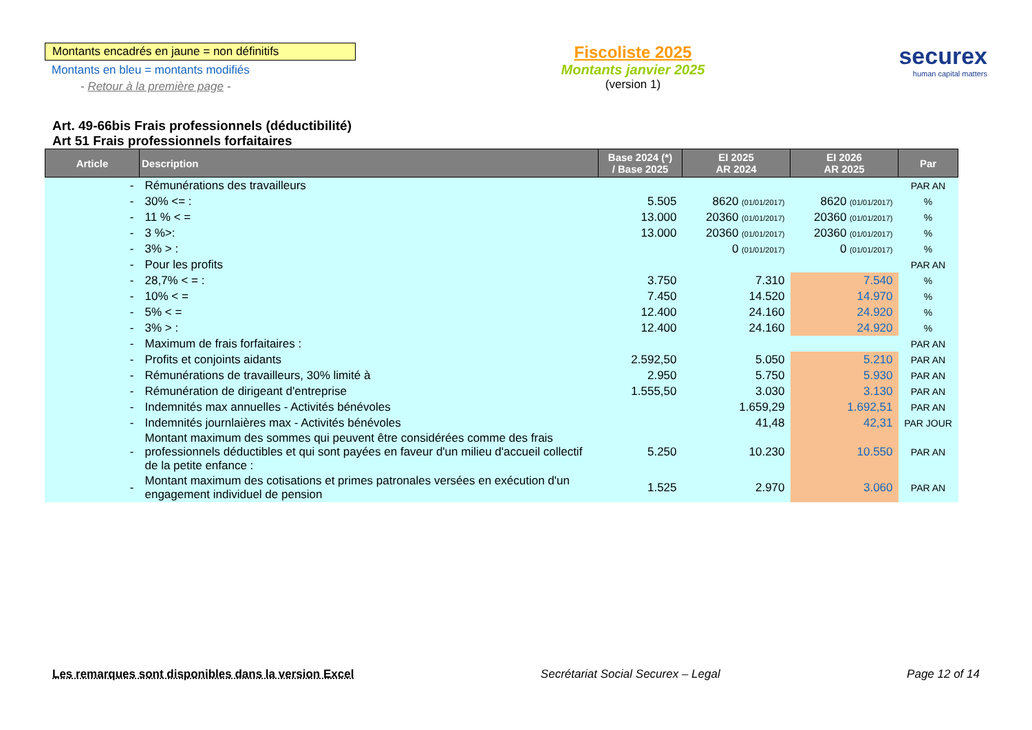Montants encadrés en jaune = non définitifs
Montants en bleu = montants modifiés
- Retour à la première page -
Fiscoliste 2025
Montants janvier 2025
(version 1)
securex
human capital matters
Art. 49-66bis Frais professionnels (déductibilité)
Art 51 Frais professionnels forfaitaires
| Article | Description | Base 2024 (*) / Base 2025 | EI 2025 AR 2024 | EI 2026 AR 2025 | Par |
| --- | --- | --- | --- | --- | --- |
| - | Rémunérations des travailleurs | | | | PAR AN |
| - | 30% <= : | 5.505 | 8620 (01/01/2017) | 8620 (01/01/2017) | % |
| - | 11 % < = | 13.000 | 20360 (01/01/2017) | 20360 (01/01/2017) | % |
| - | 3 %>: | 13.000 | 20360 (01/01/2017) | 20360 (01/01/2017) | % |
| - | 3% > : | | 0 (01/01/2017) | 0 (01/01/2017) | % |
| - | Pour les profits | | | | PAR AN |
| - | 28,7% < = : | 3.750 | 7.310 | 7.540 | % |
| - | 10% < = | 7.450 | 14.520 | 14.970 | % |
| - | 5% < = | 12.400 | 24.160 | 24.920 | % |
| - | 3% > : | 12.400 | 24.160 | 24.920 | % |
| - | Maximum de frais forfaitaires : | | | | PAR AN |
| - | Profits et conjoints aidants | 2.592,50 | 5.050 | 5.210 | PAR AN |
| - | Rémunérations de travailleurs, 30% limité à | 2.950 | 5.750 | 5.930 | PAR AN |
| - | Rémunération de dirigeant d'entreprise | 1.555,50 | 3.030 | 3.130 | PAR AN |
| - | Indemnités max annuelles - Activités bénévoles | | 1.659,29 | 1.692,51 | PAR AN |
| - | Indemnités journlaières max - Activités bénévoles | | 41,48 | 42,31 | PAR JOUR |
| - | Montant maximum des sommes qui peuvent être considérées comme des frais professionnels déductibles et qui sont payées en faveur d'un milieu d'accueil collectif de la petite enfance : | 5.250 | 10.230 | 10.550 | PAR AN |
| - | Montant maximum des cotisations et primes patronales versées en exécution d'un engagement individuel de pension | 1.525 | 2.970 | 3.060 | PAR AN |
Les remarques sont disponibles dans la version Excel Secrétariat Social Securex – Legal Page 12 of 14